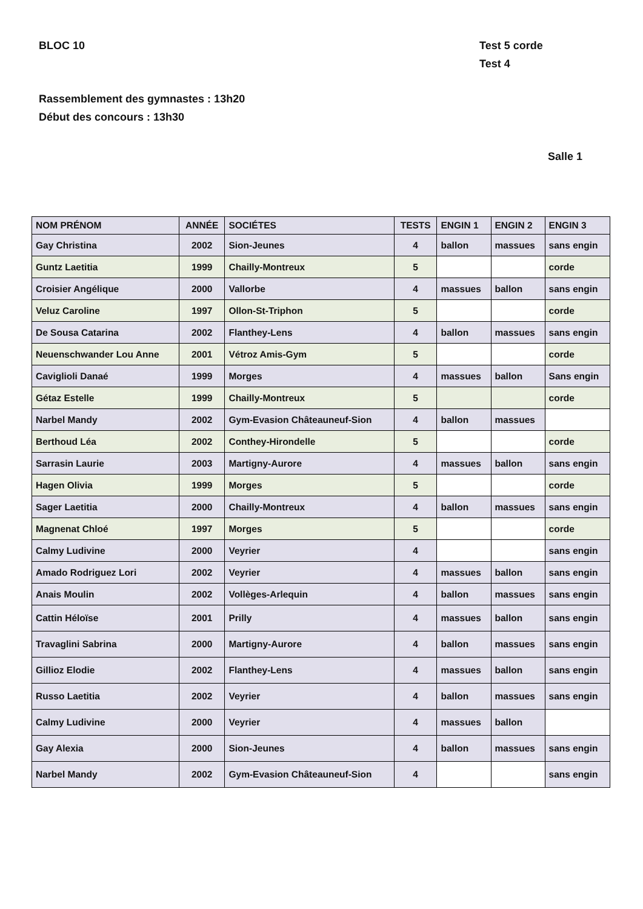BLOC 10 Test 5 corde
Test 4
Rassemblement des gymnastes : 13h20
Début des concours : 13h30
Salle 1
| NOM PRÉNOM | ANNÉE | SOCIÉTES | TESTS | ENGIN 1 | ENGIN 2 | ENGIN 3 |
| --- | --- | --- | --- | --- | --- | --- |
| Gay Christina | 2002 | Sion-Jeunes | 4 | ballon | massues | sans engin |
| Guntz Laetitia | 1999 | Chailly-Montreux | 5 | | | corde |
| Croisier Angélique | 2000 | Vallorbe | 4 | massues | ballon | sans engin |
| Veluz Caroline | 1997 | Ollon-St-Triphon | 5 | | | corde |
| De Sousa Catarina | 2002 | Flanthey-Lens | 4 | ballon | massues | sans engin |
| Neuenschwander Lou Anne | 2001 | Vétroz Amis-Gym | 5 | | | corde |
| Caviglioli Danaé | 1999 | Morges | 4 | massues | ballon | Sans engin |
| Gétaz Estelle | 1999 | Chailly-Montreux | 5 | | | corde |
| Narbel Mandy | 2002 | Gym-Evasion Châteauneuf-Sion | 4 | ballon | massues | |
| Berthoud Léa | 2002 | Conthey-Hirondelle | 5 | | | corde |
| Sarrasin Laurie | 2003 | Martigny-Aurore | 4 | massues | ballon | sans engin |
| Hagen Olivia | 1999 | Morges | 5 | | | corde |
| Sager Laetitia | 2000 | Chailly-Montreux | 4 | ballon | massues | sans engin |
| Magnenat Chloé | 1997 | Morges | 5 | | | corde |
| Calmy Ludivine | 2000 | Veyrier | 4 | | | sans engin |
| Amado Rodriguez Lori | 2002 | Veyrier | 4 | massues | ballon | sans engin |
| Anais Moulin | 2002 | Vollèges-Arlequin | 4 | ballon | massues | sans engin |
| Cattin Héloïse | 2001 | Prilly | 4 | massues | ballon | sans engin |
| Travaglini Sabrina | 2000 | Martigny-Aurore | 4 | ballon | massues | sans engin |
| Gillioz Elodie | 2002 | Flanthey-Lens | 4 | massues | ballon | sans engin |
| Russo Laetitia | 2002 | Veyrier | 4 | ballon | massues | sans engin |
| Calmy Ludivine | 2000 | Veyrier | 4 | massues | ballon | |
| Gay Alexia | 2000 | Sion-Jeunes | 4 | ballon | massues | sans engin |
| Narbel Mandy | 2002 | Gym-Evasion Châteauneuf-Sion | 4 | | | sans engin |